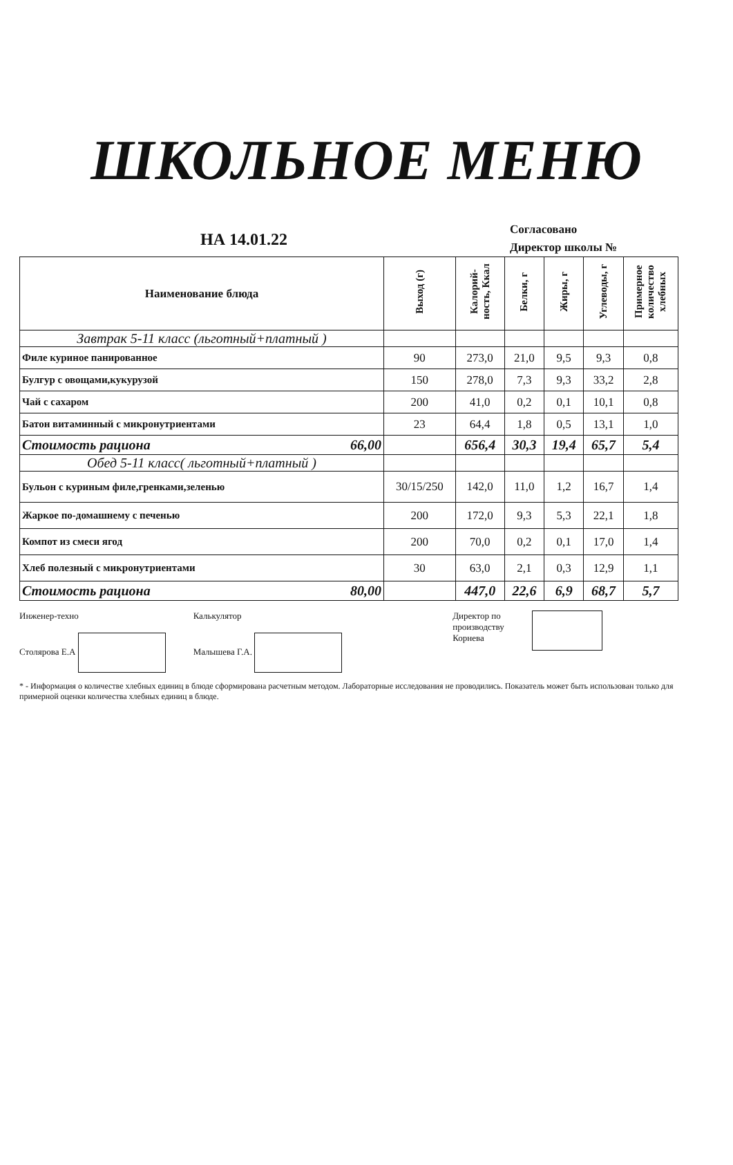ШКОЛЬНОЕ МЕНЮ
НА 14.01.22
Согласовано
Директор школы №
| Наименование блюда | Выход (г) | Калорий-ность, Ккал | Белки, г | Жиры, г | Углеводы, г | Примерное количество хлебных |
| --- | --- | --- | --- | --- | --- | --- |
| Завтрак 5-11 класс (льготный+платный ) | | | | | | |
| Филе куриное панированное | 90 | 273,0 | 21,0 | 9,5 | 9,3 | 0,8 |
| Булгур с овощами,кукурузой | 150 | 278,0 | 7,3 | 9,3 | 33,2 | 2,8 |
| Чай с сахаром | 200 | 41,0 | 0,2 | 0,1 | 10,1 | 0,8 |
| Батон витаминный с микронутриентами | 23 | 64,4 | 1,8 | 0,5 | 13,1 | 1,0 |
| Стоимость рациона 66,00 | | 656,4 | 30,3 | 19,4 | 65,7 | 5,4 |
| Обед 5-11 класс( льготный+платный ) | | | | | | |
| Бульон с куриным филе,гренками,зеленью | 30/15/250 | 142,0 | 11,0 | 1,2 | 16,7 | 1,4 |
| Жаркое по-домашнему с печенью | 200 | 172,0 | 9,3 | 5,3 | 22,1 | 1,8 |
| Компот из смеси ягод | 200 | 70,0 | 0,2 | 0,1 | 17,0 | 1,4 |
| Хлеб полезный с микронутриентами | 30 | 63,0 | 2,1 | 0,3 | 12,9 | 1,1 |
| Стоимость рациона 80,00 | | 447,0 | 22,6 | 6,9 | 68,7 | 5,7 |
Инженер-техно
Столярова Е.А
Калькулятор
Малышева Г.А.
Директор по
производству
Корнева
* - Информация о количестве хлебных единиц в блюде сформирована расчетным методом. Лабораторные исследования не проводились. Показатель может быть использован только для примерной оценки количества хлебных единиц в блюде.